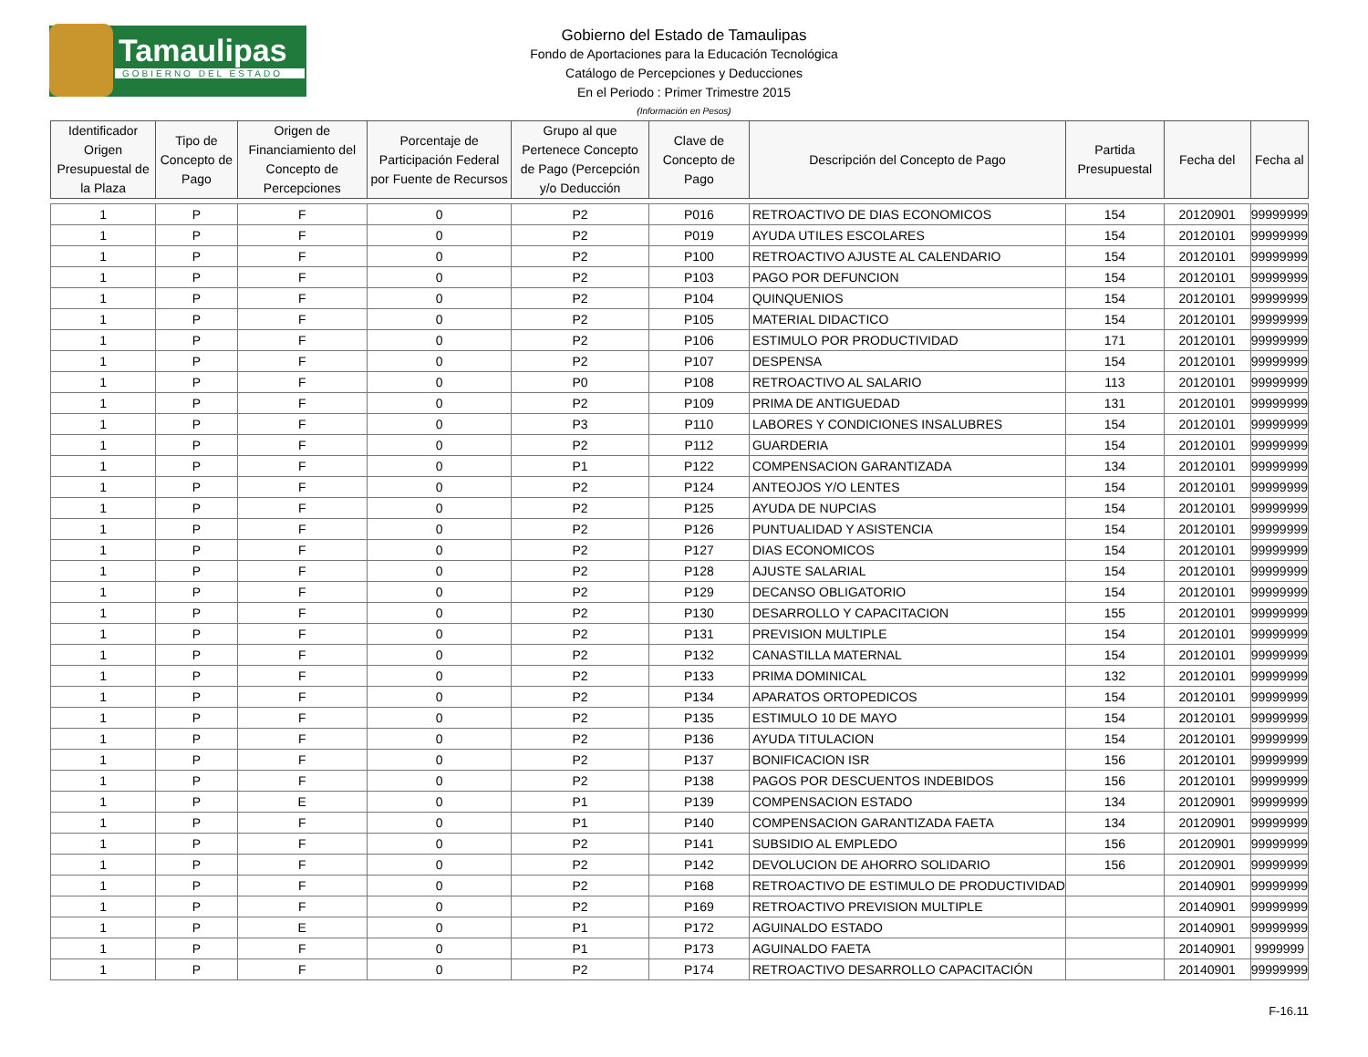Tamaulipas
GOBIERNO DEL ESTADO
Gobierno del Estado de Tamaulipas
Fondo de Aportaciones para la Educación Tecnológica
Catálogo de Percepciones y Deducciones
En el Periodo : Primer Trimestre 2015
(Información en Pesos)
| Identificador Origen Presupuestal de la Plaza | Tipo de Concepto de Pago | Origen de Financiamiento del Concepto de Percepciones | Porcentaje de Participación Federal por Fuente de Recursos | Grupo al que Pertenece Concepto de Pago (Percepción y/o Deducción | Clave de Concepto de Pago | Descripción del Concepto de Pago | Partida Presupuestal | Fecha del | Fecha al |
| --- | --- | --- | --- | --- | --- | --- | --- | --- | --- |
| 1 | P | F | 0 | P2 | P016 | RETROACTIVO DE DIAS ECONOMICOS | 154 | 20120901 | 99999999 |
| 1 | P | F | 0 | P2 | P019 | AYUDA UTILES ESCOLARES | 154 | 20120101 | 99999999 |
| 1 | P | F | 0 | P2 | P100 | RETROACTIVO AJUSTE AL CALENDARIO | 154 | 20120101 | 99999999 |
| 1 | P | F | 0 | P2 | P103 | PAGO POR DEFUNCION | 154 | 20120101 | 99999999 |
| 1 | P | F | 0 | P2 | P104 | QUINQUENIOS | 154 | 20120101 | 99999999 |
| 1 | P | F | 0 | P2 | P105 | MATERIAL DIDACTICO | 154 | 20120101 | 99999999 |
| 1 | P | F | 0 | P2 | P106 | ESTIMULO POR PRODUCTIVIDAD | 171 | 20120101 | 99999999 |
| 1 | P | F | 0 | P2 | P107 | DESPENSA | 154 | 20120101 | 99999999 |
| 1 | P | F | 0 | P0 | P108 | RETROACTIVO AL SALARIO | 113 | 20120101 | 99999999 |
| 1 | P | F | 0 | P2 | P109 | PRIMA DE ANTIGUEDAD | 131 | 20120101 | 99999999 |
| 1 | P | F | 0 | P3 | P110 | LABORES Y CONDICIONES INSALUBRES | 154 | 20120101 | 99999999 |
| 1 | P | F | 0 | P2 | P112 | GUARDERIA | 154 | 20120101 | 99999999 |
| 1 | P | F | 0 | P1 | P122 | COMPENSACION GARANTIZADA | 134 | 20120101 | 99999999 |
| 1 | P | F | 0 | P2 | P124 | ANTEOJOS Y/O LENTES | 154 | 20120101 | 99999999 |
| 1 | P | F | 0 | P2 | P125 | AYUDA DE NUPCIAS | 154 | 20120101 | 99999999 |
| 1 | P | F | 0 | P2 | P126 | PUNTUALIDAD Y ASISTENCIA | 154 | 20120101 | 99999999 |
| 1 | P | F | 0 | P2 | P127 | DIAS ECONOMICOS | 154 | 20120101 | 99999999 |
| 1 | P | F | 0 | P2 | P128 | AJUSTE SALARIAL | 154 | 20120101 | 99999999 |
| 1 | P | F | 0 | P2 | P129 | DECANSO OBLIGATORIO | 154 | 20120101 | 99999999 |
| 1 | P | F | 0 | P2 | P130 | DESARROLLO Y CAPACITACION | 155 | 20120101 | 99999999 |
| 1 | P | F | 0 | P2 | P131 | PREVISION MULTIPLE | 154 | 20120101 | 99999999 |
| 1 | P | F | 0 | P2 | P132 | CANASTILLA MATERNAL | 154 | 20120101 | 99999999 |
| 1 | P | F | 0 | P2 | P133 | PRIMA DOMINICAL | 132 | 20120101 | 99999999 |
| 1 | P | F | 0 | P2 | P134 | APARATOS ORTOPEDICOS | 154 | 20120101 | 99999999 |
| 1 | P | F | 0 | P2 | P135 | ESTIMULO 10 DE MAYO | 154 | 20120101 | 99999999 |
| 1 | P | F | 0 | P2 | P136 | AYUDA TITULACION | 154 | 20120101 | 99999999 |
| 1 | P | F | 0 | P2 | P137 | BONIFICACION ISR | 156 | 20120101 | 99999999 |
| 1 | P | F | 0 | P2 | P138 | PAGOS POR DESCUENTOS INDEBIDOS | 156 | 20120101 | 99999999 |
| 1 | P | E | 0 | P1 | P139 | COMPENSACION ESTADO | 134 | 20120901 | 99999999 |
| 1 | P | F | 0 | P1 | P140 | COMPENSACION GARANTIZADA FAETA | 134 | 20120901 | 99999999 |
| 1 | P | F | 0 | P2 | P141 | SUBSIDIO AL EMPLEDO | 156 | 20120901 | 99999999 |
| 1 | P | F | 0 | P2 | P142 | DEVOLUCION DE AHORRO SOLIDARIO | 156 | 20120901 | 99999999 |
| 1 | P | F | 0 | P2 | P168 | RETROACTIVO DE ESTIMULO DE PRODUCTIVIDAD | | 20140901 | 99999999 |
| 1 | P | F | 0 | P2 | P169 | RETROACTIVO PREVISION MULTIPLE | | 20140901 | 99999999 |
| 1 | P | E | 0 | P1 | P172 | AGUINALDO ESTADO | | 20140901 | 99999999 |
| 1 | P | F | 0 | P1 | P173 | AGUINALDO FAETA | | 20140901 | 9999999 |
| 1 | P | F | 0 | P2 | P174 | RETROACTIVO DESARROLLO CAPACITACIÓN | | 20140901 | 99999999 |
F-16.11